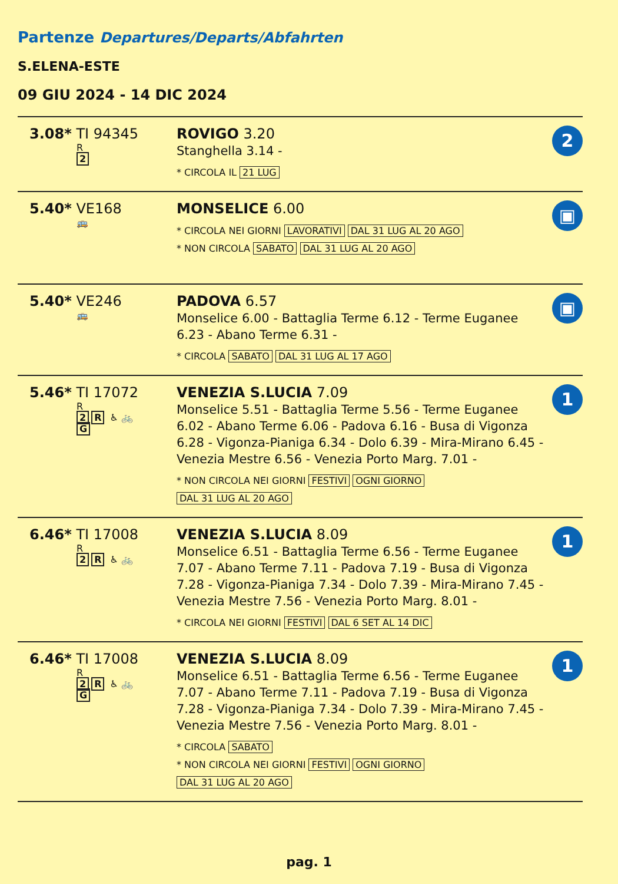Partenze Departures/Departs/Abfahrten
S.ELENA-ESTE
09 GIU 2024 - 14 DIC 2024
| 3.08* TI 94345 R 2 | ROVIGO 3.20 Stanghella 3.14 - * CIRCOLA IL 21 LUG | 2 |
| 5.40* VE168 🚌 | MONSELICE 6.00 * CIRCOLA NEI GIORNI LAVORATIVI DAL 31 LUG AL 20 AGO * NON CIRCOLA SABATO DAL 31 LUG AL 20 AGO | ▣ |
| 5.40* VE246 🚌 | PADOVA 6.57 Monselice 6.00 - Battaglia Terme 6.12 - Terme Euganee 6.23 - Abano Terme 6.31 - * CIRCOLA SABATO DAL 31 LUG AL 17 AGO | ▣ |
| 5.46* TI 17072 R 2 R ♿ 🚲 G | VENEZIA S.LUCIA 7.09 Monselice 5.51 - Battaglia Terme 5.56 - Terme Euganee 6.02 - Abano Terme 6.06 - Padova 6.16 - Busa di Vigonza 6.28 - Vigonza-Pianiga 6.34 - Dolo 6.39 - Mira-Mirano 6.45 - Venezia Mestre 6.56 - Venezia Porto Marg. 7.01 - * NON CIRCOLA NEI GIORNI FESTIVI OGNI GIORNO DAL 31 LUG AL 20 AGO | 1 |
| 6.46* TI 17008 R 2 R ♿ 🚲 | VENEZIA S.LUCIA 8.09 Monselice 6.51 - Battaglia Terme 6.56 - Terme Euganee 7.07 - Abano Terme 7.11 - Padova 7.19 - Busa di Vigonza 7.28 - Vigonza-Pianiga 7.34 - Dolo 7.39 - Mira-Mirano 7.45 - Venezia Mestre 7.56 - Venezia Porto Marg. 8.01 - * CIRCOLA NEI GIORNI FESTIVI DAL 6 SET AL 14 DIC | 1 |
| 6.46* TI 17008 R 2 R ♿ 🚲 G | VENEZIA S.LUCIA 8.09 Monselice 6.51 - Battaglia Terme 6.56 - Terme Euganee 7.07 - Abano Terme 7.11 - Padova 7.19 - Busa di Vigonza 7.28 - Vigonza-Pianiga 7.34 - Dolo 7.39 - Mira-Mirano 7.45 - Venezia Mestre 7.56 - Venezia Porto Marg. 8.01 - * CIRCOLA SABATO * NON CIRCOLA NEI GIORNI FESTIVI OGNI GIORNO DAL 31 LUG AL 20 AGO | 1 |
pag. 1